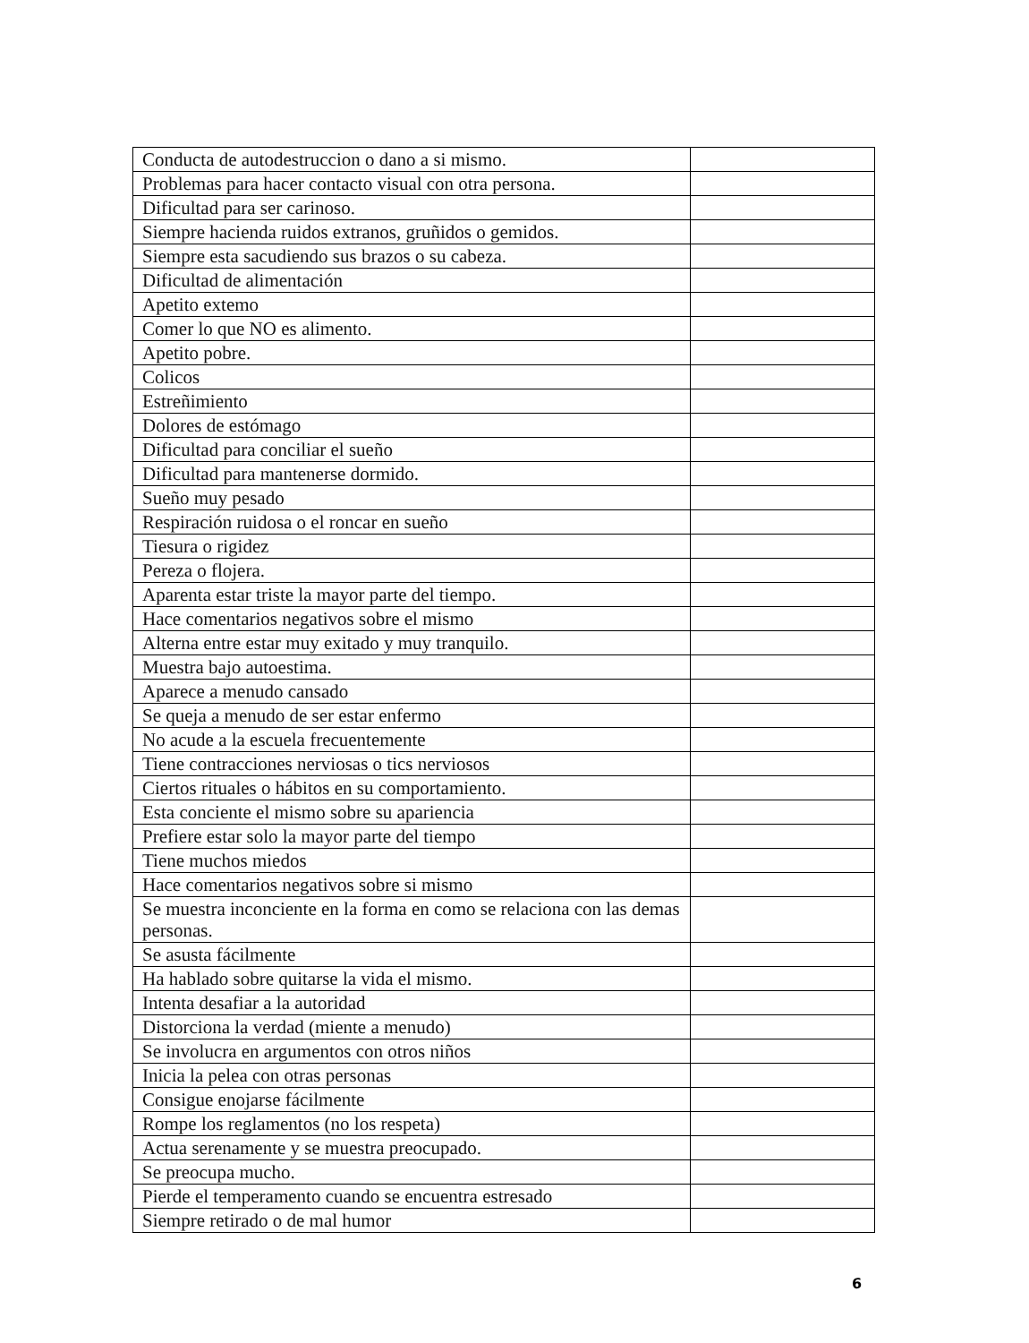| Conducta de autodestruccion o dano a si mismo. | |
| Problemas para hacer contacto visual con otra persona. | |
| Dificultad para ser carinoso. | |
| Siempre hacienda ruidos extranos, gruñidos o gemidos. | |
| Siempre esta sacudiendo sus brazos o su cabeza. | |
| Dificultad de alimentación | |
| Apetito extemo | |
| Comer lo que NO es alimento. | |
| Apetito pobre. | |
| Colicos | |
| Estreñimiento | |
| Dolores de estómago | |
| Dificultad para conciliar el sueño | |
| Dificultad para mantenerse dormido. | |
| Sueño muy pesado | |
| Respiración ruidosa o el roncar en sueño | |
| Tiesura o rigidez | |
| Pereza o flojera. | |
| Aparenta estar triste la mayor parte del tiempo. | |
| Hace comentarios negativos sobre el mismo | |
| Alterna entre estar muy exitado y muy tranquilo. | |
| Muestra bajo autoestima. | |
| Aparece a menudo cansado | |
| Se queja a menudo de ser estar enfermo | |
| No acude a la escuela frecuentemente | |
| Tiene contracciones nerviosas o tics nerviosos | |
| Ciertos rituales o hábitos en su comportamiento. | |
| Esta conciente el mismo sobre su apariencia | |
| Prefiere estar solo la mayor parte del tiempo | |
| Tiene muchos miedos | |
| Hace comentarios negativos sobre si mismo | |
| Se muestra inconciente en la forma en como se relaciona con las demas personas. | |
| Se asusta fácilmente | |
| Ha hablado sobre quitarse la vida el mismo. | |
| Intenta desafiar a la autoridad | |
| Distorciona la verdad (miente a menudo) | |
| Se involucra en argumentos con otros niños | |
| Inicia la pelea con otras personas | |
| Consigue enojarse fácilmente | |
| Rompe los reglamentos (no los respeta) | |
| Actua serenamente y se muestra preocupado. | |
| Se preocupa mucho. | |
| Pierde el temperamento cuando se encuentra estresado | |
| Siempre retirado o de mal humor | |
6